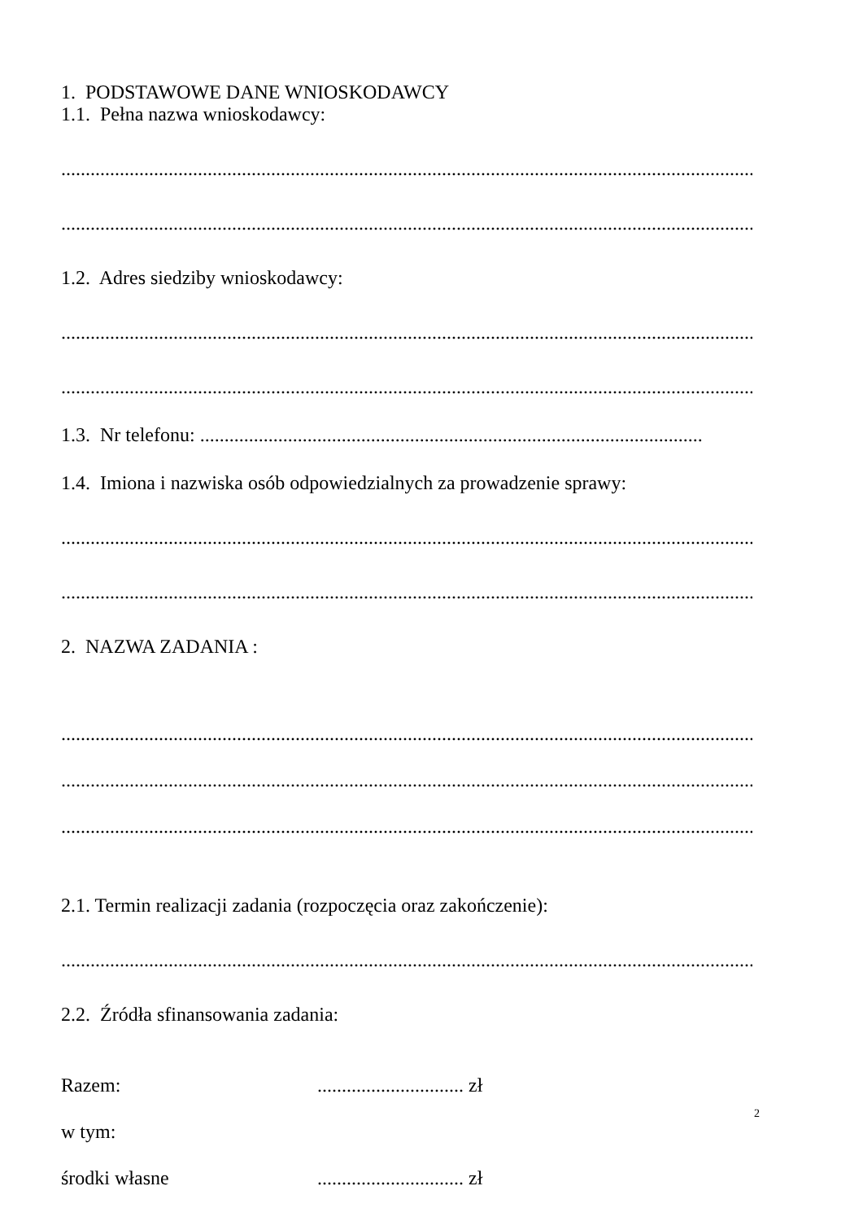1. PODSTAWOWE DANE WNIOSKODAWCY
1.1. Pełna nazwa wnioskodawcy:
..................................................................................................................................................
..................................................................................................................................................
1.2. Adres siedziby wnioskodawcy:
.................................................................................................................................................
.................................................................................................................................................
1.3. Nr telefonu: .......................................................................................................
1.4. Imiona i nazwiska osób odpowiedzialnych za prowadzenie sprawy:
.................................................................................................................................................
.................................................................................................................................................
2. NAZWA ZADANIA :
..................................................................................................................................................
..................................................................................................................................................
..................................................................................................................................................
2.1. Termin realizacji zadania (rozpoczęcia oraz zakończenie):
..................................................................................................................................................
2.2. Źródła sfinansowania zadania:
Razem: .............................. zł
w tym:
środki własne .............................. zł
2